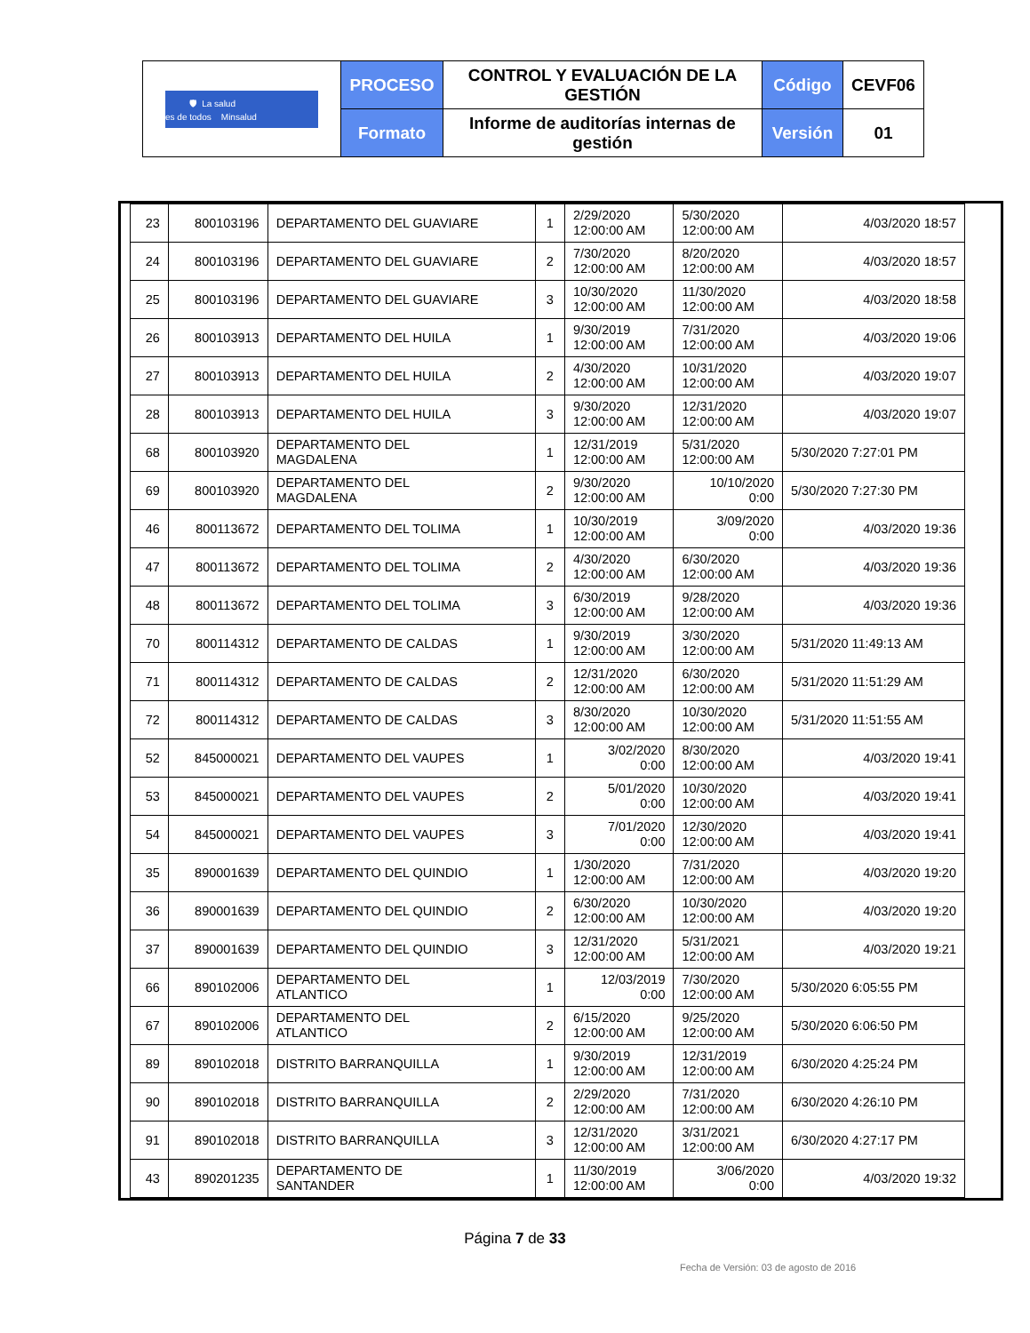| 🛡 La salud es de todos Minsalud | PROCESO | CONTROL Y EVALUACIÓN DE LA GESTIÓN | Código | CEVF06 |
| | Formato | Informe de auditorías internas de gestión | Versión | 01 |
| 23 | 800103196 | DEPARTAMENTO DEL GUAVIARE | 1 | 2/29/2020 12:00:00 AM | 5/30/2020 12:00:00 AM | 4/03/2020 18:57 |
| 24 | 800103196 | DEPARTAMENTO DEL GUAVIARE | 2 | 7/30/2020 12:00:00 AM | 8/20/2020 12:00:00 AM | 4/03/2020 18:57 |
| 25 | 800103196 | DEPARTAMENTO DEL GUAVIARE | 3 | 10/30/2020 12:00:00 AM | 11/30/2020 12:00:00 AM | 4/03/2020 18:58 |
| 26 | 800103913 | DEPARTAMENTO DEL HUILA | 1 | 9/30/2019 12:00:00 AM | 7/31/2020 12:00:00 AM | 4/03/2020 19:06 |
| 27 | 800103913 | DEPARTAMENTO DEL HUILA | 2 | 4/30/2020 12:00:00 AM | 10/31/2020 12:00:00 AM | 4/03/2020 19:07 |
| 28 | 800103913 | DEPARTAMENTO DEL HUILA | 3 | 9/30/2020 12:00:00 AM | 12/31/2020 12:00:00 AM | 4/03/2020 19:07 |
| 68 | 800103920 | DEPARTAMENTO DEL MAGDALENA | 1 | 12/31/2019 12:00:00 AM | 5/31/2020 12:00:00 AM | 5/30/2020 7:27:01 PM |
| 69 | 800103920 | DEPARTAMENTO DEL MAGDALENA | 2 | 9/30/2020 12:00:00 AM | 10/10/2020 0:00 | 5/30/2020 7:27:30 PM |
| 46 | 800113672 | DEPARTAMENTO DEL TOLIMA | 1 | 10/30/2019 12:00:00 AM | 3/09/2020 0:00 | 4/03/2020 19:36 |
| 47 | 800113672 | DEPARTAMENTO DEL TOLIMA | 2 | 4/30/2020 12:00:00 AM | 6/30/2020 12:00:00 AM | 4/03/2020 19:36 |
| 48 | 800113672 | DEPARTAMENTO DEL TOLIMA | 3 | 6/30/2019 12:00:00 AM | 9/28/2020 12:00:00 AM | 4/03/2020 19:36 |
| 70 | 800114312 | DEPARTAMENTO DE CALDAS | 1 | 9/30/2019 12:00:00 AM | 3/30/2020 12:00:00 AM | 5/31/2020 11:49:13 AM |
| 71 | 800114312 | DEPARTAMENTO DE CALDAS | 2 | 12/31/2020 12:00:00 AM | 6/30/2020 12:00:00 AM | 5/31/2020 11:51:29 AM |
| 72 | 800114312 | DEPARTAMENTO DE CALDAS | 3 | 8/30/2020 12:00:00 AM | 10/30/2020 12:00:00 AM | 5/31/2020 11:51:55 AM |
| 52 | 845000021 | DEPARTAMENTO DEL VAUPES | 1 | 3/02/2020 0:00 | 8/30/2020 12:00:00 AM | 4/03/2020 19:41 |
| 53 | 845000021 | DEPARTAMENTO DEL VAUPES | 2 | 5/01/2020 0:00 | 10/30/2020 12:00:00 AM | 4/03/2020 19:41 |
| 54 | 845000021 | DEPARTAMENTO DEL VAUPES | 3 | 7/01/2020 0:00 | 12/30/2020 12:00:00 AM | 4/03/2020 19:41 |
| 35 | 890001639 | DEPARTAMENTO DEL QUINDIO | 1 | 1/30/2020 12:00:00 AM | 7/31/2020 12:00:00 AM | 4/03/2020 19:20 |
| 36 | 890001639 | DEPARTAMENTO DEL QUINDIO | 2 | 6/30/2020 12:00:00 AM | 10/30/2020 12:00:00 AM | 4/03/2020 19:20 |
| 37 | 890001639 | DEPARTAMENTO DEL QUINDIO | 3 | 12/31/2020 12:00:00 AM | 5/31/2021 12:00:00 AM | 4/03/2020 19:21 |
| 66 | 890102006 | DEPARTAMENTO DEL ATLANTICO | 1 | 12/03/2019 0:00 | 7/30/2020 12:00:00 AM | 5/30/2020 6:05:55 PM |
| 67 | 890102006 | DEPARTAMENTO DEL ATLANTICO | 2 | 6/15/2020 12:00:00 AM | 9/25/2020 12:00:00 AM | 5/30/2020 6:06:50 PM |
| 89 | 890102018 | DISTRITO BARRANQUILLA | 1 | 9/30/2019 12:00:00 AM | 12/31/2019 12:00:00 AM | 6/30/2020 4:25:24 PM |
| 90 | 890102018 | DISTRITO BARRANQUILLA | 2 | 2/29/2020 12:00:00 AM | 7/31/2020 12:00:00 AM | 6/30/2020 4:26:10 PM |
| 91 | 890102018 | DISTRITO BARRANQUILLA | 3 | 12/31/2020 12:00:00 AM | 3/31/2021 12:00:00 AM | 6/30/2020 4:27:17 PM |
| 43 | 890201235 | DEPARTAMENTO DE SANTANDER | 1 | 11/30/2019 12:00:00 AM | 3/06/2020 0:00 | 4/03/2020 19:32 |
Página 7 de 33
Fecha de Versión: 03 de agosto de 2016